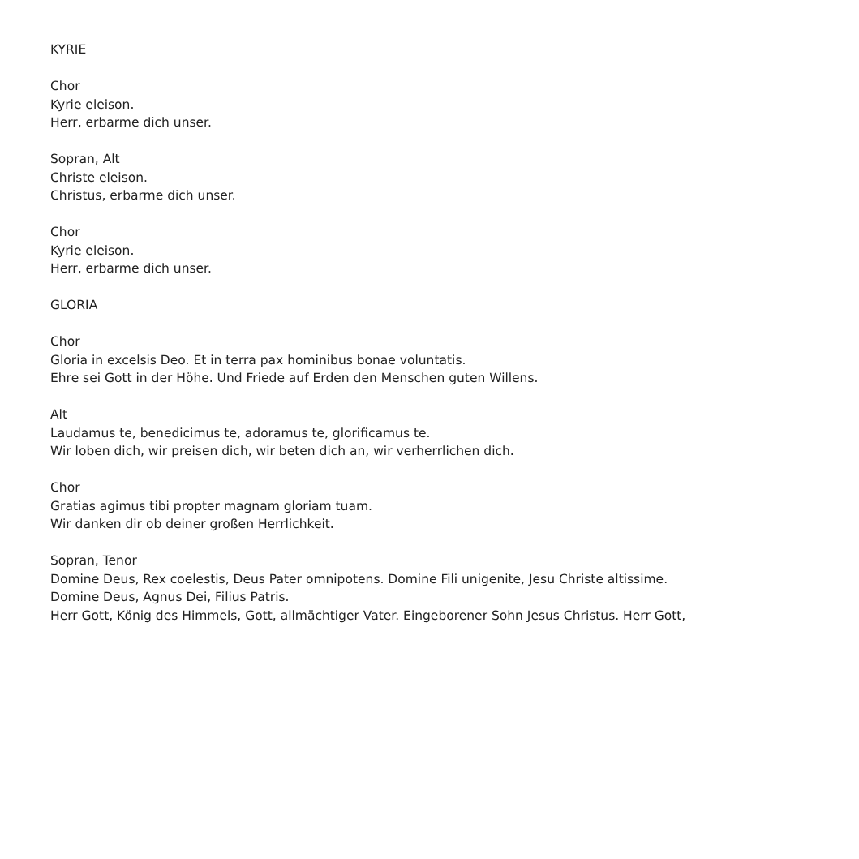KYRIE
Chor
Kyrie eleison.
Herr, erbarme dich unser.
Sopran, Alt
Christe eleison.
Christus, erbarme dich unser.
Chor
Kyrie eleison.
Herr, erbarme dich unser.
GLORIA
Chor
Gloria in excelsis Deo. Et in terra pax hominibus bonae voluntatis.
Ehre sei Gott in der Höhe. Und Friede auf Erden den Menschen guten Willens.
Alt
Laudamus te, benedicimus te, adoramus te, glorificamus te.
Wir loben dich, wir preisen dich, wir beten dich an, wir verherrlichen dich.
Chor
Gratias agimus tibi propter magnam gloriam tuam.
Wir danken dir ob deiner großen Herrlichkeit.
Sopran, Tenor
Domine Deus, Rex coelestis, Deus Pater omnipotens. Domine Fili unigenite, Jesu Christe altissime.
Domine Deus, Agnus Dei, Filius Patris.
Herr Gott, König des Himmels, Gott, allmächtiger Vater. Eingeborener Sohn Jesus Christus. Herr Gott,